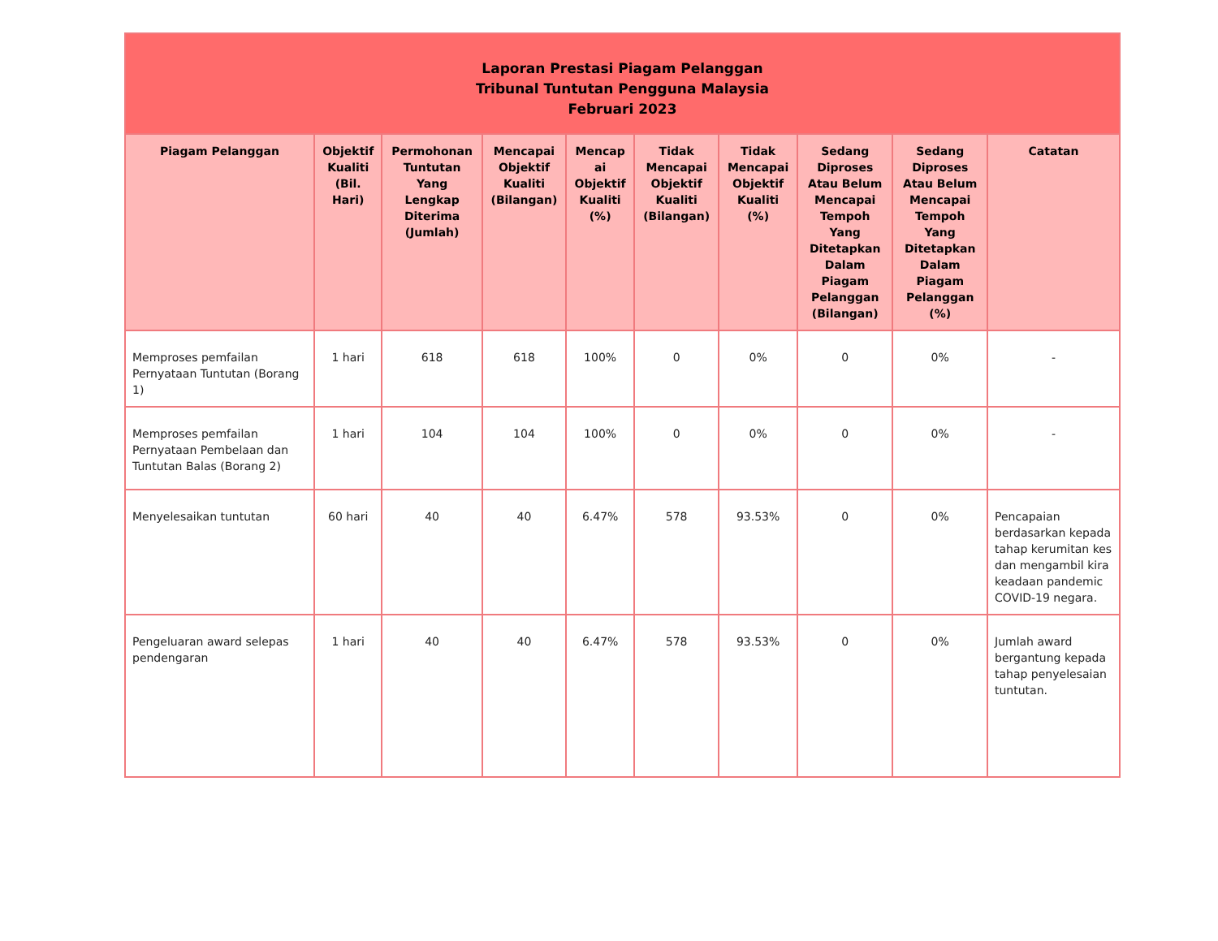| Laporan Prestasi Piagam Pelanggan Tribunal Tuntutan Pengguna Malaysia Februari 2023 | | | | | | | | | |
| Piagam Pelanggan | Objektif Kualiti (Bil. Hari) | Permohonan Tuntutan Yang Lengkap Diterima (Jumlah) | Mencapai Objektif Kualiti (Bilangan) | Mencap ai Objektif Kualiti (%) | Tidak Mencapai Objektif Kualiti (Bilangan) | Tidak Mencapai Objektif Kualiti (%) | Sedang Diproses Atau Belum Mencapai Tempoh Yang Ditetapkan Dalam Piagam Pelanggan (Bilangan) | Sedang Diproses Atau Belum Mencapai Tempoh Yang Ditetapkan Dalam Piagam Pelanggan (%) | Catatan |
| Memproses pemfailan Pernyataan Tuntutan (Borang 1) | 1 hari | 618 | 618 | 100% | 0 | 0% | 0 | 0% | - |
| Memproses pemfailan Pernyataan Pembelaan dan Tuntutan Balas (Borang 2) | 1 hari | 104 | 104 | 100% | 0 | 0% | 0 | 0% | - |
| Menyelesaikan tuntutan | 60 hari | 40 | 40 | 6.47% | 578 | 93.53% | 0 | 0% | Pencapaian berdasarkan kepada tahap kerumitan kes dan mengambil kira keadaan pandemic COVID-19 negara. |
| Pengeluaran award selepas pendengaran | 1 hari | 40 | 40 | 6.47% | 578 | 93.53% | 0 | 0% | Jumlah award bergantung kepada tahap penyelesaian tuntutan. |